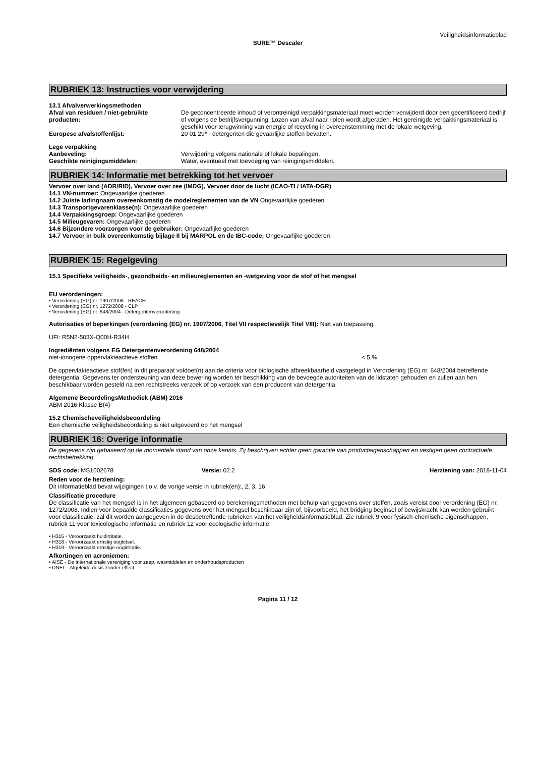Veiligheidsinformatieblad
SURE™ Descaler
RUBRIEK 13: Instructies voor verwijdering
13.1 Afvalverwerkingsmethoden
Afval van residuen / niet-gebruikte producten:
De geconcentreerde inhoud of verontreinigd verpakkingsmateriaal moet worden verwijderd door een gecertificeerd bedrijf of volgens de bedrijfsvergunning. Lozen van afval naar riolen wordt afgeraden. Het gereinigde verpakkingsmateriaal is geschikt voor terugwinning van energie of recycling in overeenstemming met de lokale wetgeving.
Europese afvalstoffenlijst: 20 01 29* - detergenten die gevaarlijke stoffen bevatten.
Lege verpakking
Aanbeveling: Verwijdering volgens nationale of lokale bepalingen.
Geschikte reinigingsmiddelen: Water, eventueel met toevoeging van reinigingsmiddelen.
RUBRIEK 14: Informatie met betrekking tot het vervoer
Vervoer over land (ADR/RID), Vervoer over zee (IMDG), Vervoer door de lucht (ICAO-TI / IATA-DGR)
14.1 VN-nummer: Ongevaarlijke goederen
14.2 Juiste ladingnaam overeenkomstig de modelreglementen van de VN Ongevaarlijke goederen
14.3 Transportgevarenklasse(n): Ongevaarlijke goederen
14.4 Verpakkingsgroep: Ongevaarlijke goederen
14.5 Milieugevaren: Ongevaarlijke goederen
14.6 Bijzondere voorzorgen voor de gebruiker: Ongevaarlijke goederen
14.7 Vervoer in bulk overeenkomstig bijlage II bij MARPOL en de IBC-code: Ongevaarlijke goederen
RUBRIEK 15: Regelgeving
15.1 Specifieke veiligheids-, gezondheids- en milieureglementen en -wetgeving voor de stof of het mengsel
EU verordeningen:
• Verordening (EG) nr. 1907/2006 - REACH
• Verordening (EG) nr. 1272/2008 - CLP
• Verordening (EG) nr. 648/2004 - Detergentenverordening
Autorisaties of beperkingen (verordening (EG) nr. 1907/2006, Titel VII respectievelijk Titel VIII): Niet van toepassing.
UFI: R5N2-503X-Q00H-R34H
Ingrediënten volgens EG Detergentenverordening 648/2004
niet-ionogene oppervlakteactieve stoffen < 5 %
De oppervlakteactieve stof(fen) in dit preparaat voldoet(n) aan de criteria voor biologische afbreekbaarheid vastgelegd in Verordening (EG) nr. 648/2004 betreffende detergentia. Gegevens ter ondersteuning van deze bewering worden ter beschikking van de bevoegde autoriteiten van de lidstaten gehouden en zullen aan hen beschikbaar worden gesteld na een rechtstreeks verzoek of op verzoek van een producent van detergentia.
Algemene BeoordelingsMethodiek (ABM) 2016
ABM 2016 Klasse B(4)
15.2 Chemischeveiligheidsbeoordeling
Een chemische veiligheidsbeoordeling is niet uitgevoerd op het mengsel
RUBRIEK 16: Overige informatie
De gegevens zijn gebaseerd op de momentele stand van onze kennis. Zij beschrijven echter geen garantie van producteigenschappen en vestigen geen contractuele rechtsbetrekking
SDS code: MS1002678 Versie: 02.2 Herziening van: 2018-11-04
Reden voor de herziening:
Dit informatieblad bevat wijzigingen t.o.v. de vorige versie in rubriek(en):, 2, 3, 16
Classificatie procedure
De classificatie van het mengsel is in het algemeen gebaseerd op berekeningsmethoden met behulp van gegevens over stoffen, zoals vereist door verordening (EG) nr. 1272/2008. Indien voor bepaalde classificaties gegevens over het mengsel beschikbaar zijn of, bijvoorbeeld, het bridging beginsel of bewijskracht kan worden gebruikt voor classificatie, zal dit worden aangegeven in de desbetreffende rubrieken van het veiligheidsinformatieblad. Zie rubriek 9 voor fysisch-chemische eigenschappen, rubriek 11 voor toxicologische informatie en rubriek 12 voor ecologische informatie.
• H315 - Veroorzaakt huidirritatie.
• H318 - Veroorzaakt ernstig oogletsel.
• H319 - Veroorzaakt ernstige oogirritatie.
Afkortingen en acroniemen:
• AISE - De internationale vereniging voor zeep, wasmiddelen en onderhoudsproducten
• DNEL - Afgeleide dosis zonder effect
Pagina 11 / 12